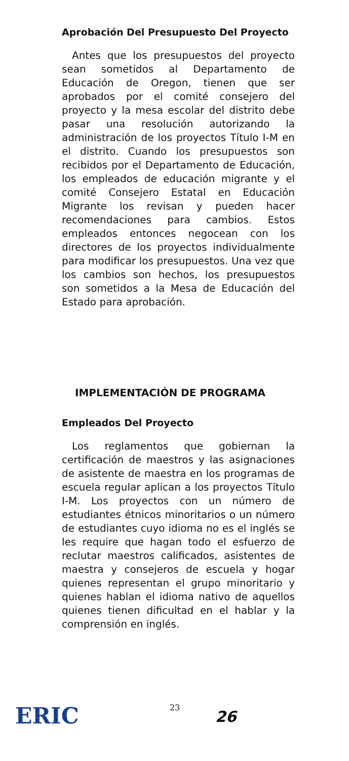Aprobación Del Presupuesto Del Proyecto
Antes que los presupuestos del proyecto sean sometidos al Departamento de Educación de Oregon, tienen que ser aprobados por el comité consejero del proyecto y la mesa escolar del distrito debe pasar una resolución autorizando la administración de los proyectos Título I-M en el distrito. Cuando los presupuestos son recibidos por el Departamento de Educación, los empleados de educación migrante y el comité Consejero Estatal en Educación Migrante los revisan y pueden hacer recomendaciones para cambios. Estos empleados entonces negocean con los directores de los proyectos individualmente para modificar los presupuestos. Una vez que los cambios son hechos, los presupuestos son sometidos a la Mesa de Educación del Estado para aprobación.
IMPLEMENTACIÓN DE PROGRAMA
Empleados Del Proyecto
Los reglamentos que gobiernan la certificación de maestros y las asignaciones de asistente de maestra en los programas de escuela regular aplican a los proyectos Título I-M. Los proyectos con un número de estudiantes étnicos minoritarios o un número de estudiantes cuyo idioma no es el inglés se les require que hagan todo el esfuerzo de reclutar maestros calificados, asistentes de maestra y consejeros de escuela y hogar quienes representan el grupo minoritario y quienes hablan el idioma nativo de aquellos quienes tienen dificultad en el hablar y la comprensión en inglés.
ERIC
23
26